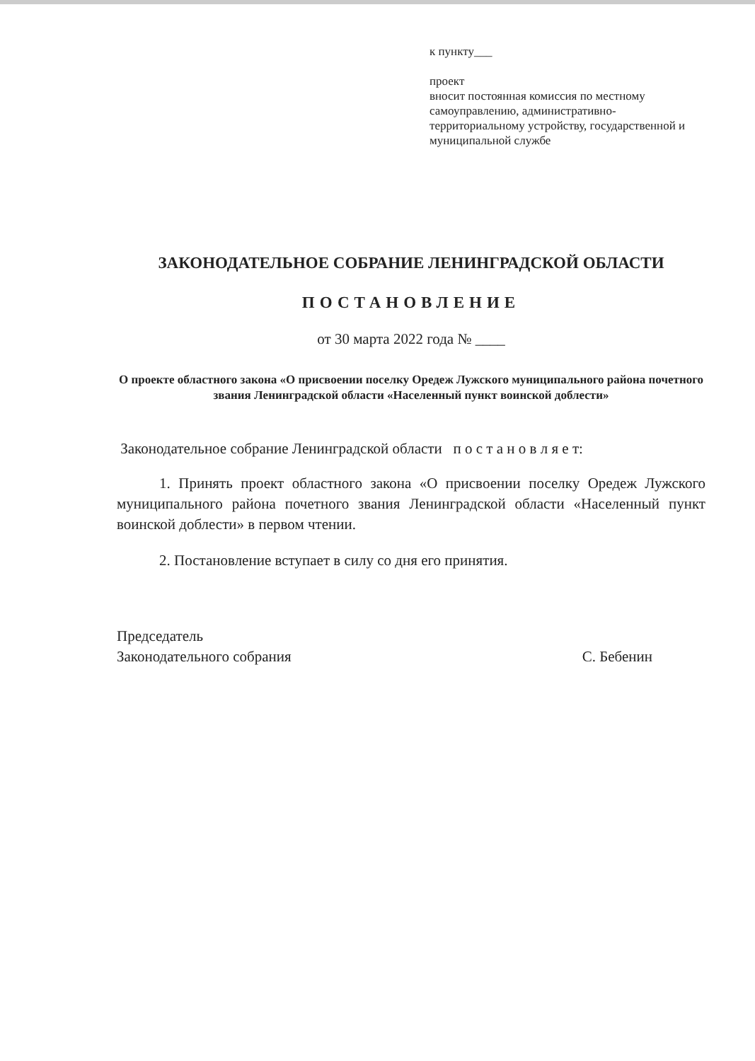к пункту___
проект
вносит постоянная комиссия по местному самоуправлению, административно-территориальному устройству, государственной и муниципальной службе
ЗАКОНОДАТЕЛЬНОЕ СОБРАНИЕ ЛЕНИНГРАДСКОЙ ОБЛАСТИ
ПОСТАНОВЛЕНИЕ
от 30 марта 2022 года № ____
О проекте областного закона «О присвоении поселку Оредеж Лужского муниципального района почетного звания Ленинградской области «Населенный пункт воинской доблести»
Законодательное собрание Ленинградской области п о с т а н о в л я е т:
1. Принять проект областного закона «О присвоении поселку Оредеж Лужского муниципального района почетного звания Ленинградской области «Населенный пункт воинской доблести» в первом чтении.
2. Постановление вступает в силу со дня его принятия.
Председатель
Законодательного собрания
С. Бебенин